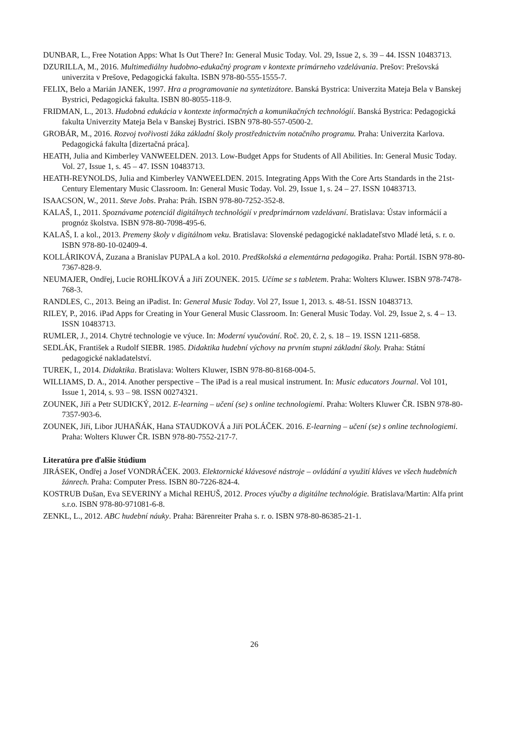DUNBAR, L., Free Notation Apps: What Is Out There? In: General Music Today. Vol. 29, Issue 2, s. 39 – 44. ISSN 10483713.
DZURILLA, M., 2016. Multimediálny hudobno-edukačný program v kontexte primárneho vzdelávania. Prešov: Prešovská univerzita v Prešove, Pedagogická fakulta. ISBN 978-80-555-1555-7.
FELIX, Belo a Marián JANEK, 1997. Hra a programovanie na syntetizátore. Banská Bystrica: Univerzita Mateja Bela v Banskej Bystrici, Pedagogická fakulta. ISBN 80-8055-118-9.
FRIDMAN, L., 2013. Hudobná edukácia v kontexte informačných a komunikačných technológií. Banská Bystrica: Pedagogická fakulta Univerzity Mateja Bela v Banskej Bystrici. ISBN 978-80-557-0500-2.
GROBÁR, M., 2016. Rozvoj tvořivosti žáka základní školy prostřednictvím notačního programu. Praha: Univerzita Karlova. Pedagogická fakulta [dizertačná práca].
HEATH, Julia and Kimberley VANWEELDEN. 2013. Low-Budget Apps for Students of All Abilities. In: General Music Today. Vol. 27, Issue 1, s. 45 – 47. ISSN 10483713.
HEATH-REYNOLDS, Julia and Kimberley VANWEELDEN. 2015. Integrating Apps With the Core Arts Standards in the 21st-Century Elementary Music Classroom. In: General Music Today. Vol. 29, Issue 1, s. 24 – 27. ISSN 10483713.
ISAACSON, W., 2011. Steve Jobs. Praha: Práh. ISBN 978-80-7252-352-8.
KALAŠ, I., 2011. Spoznávame potenciál digitálnych technológií v predprimárnom vzdelávaní. Bratislava: Ústav informácií a prognóz školstva. ISBN 978-80-7098-495-6.
KALAŠ, I. a kol., 2013. Premeny školy v digitálnom veku. Bratislava: Slovenské pedagogické nakladateľstvo Mladé letá, s. r. o. ISBN 978-80-10-02409-4.
KOLLÁRIKOVÁ, Zuzana a Branislav PUPALA a kol. 2010. Predškolská a elementárna pedagogika. Praha: Portál. ISBN 978-80-7367-828-9.
NEUMAJER, Ondřej, Lucie ROHLÍKOVÁ a Jiří ZOUNEK. 2015. Učíme se s tabletem. Praha: Wolters Kluwer. ISBN 978-7478-768-3.
RANDLES, C., 2013. Being an iPadist. In: General Music Today. Vol 27, Issue 1, 2013. s. 48-51. ISSN 10483713.
RILEY, P., 2016. iPad Apps for Creating in Your General Music Classroom. In: General Music Today. Vol. 29, Issue 2, s. 4 – 13. ISSN 10483713.
RUMLER, J., 2014. Chytré technologie ve výuce. In: Moderní vyučování. Roč. 20, č. 2, s. 18 – 19. ISSN 1211-6858.
SEDLÁK, František a Rudolf SIEBR. 1985. Didaktika hudební výchovy na prvním stupni základní školy. Praha: Státní pedagogické nakladatelství.
TUREK, I., 2014. Didaktika. Bratislava: Wolters Kluwer, ISBN 978-80-8168-004-5.
WILLIAMS, D. A., 2014. Another perspective – The iPad is a real musical instrument. In: Music educators Journal. Vol 101, Issue 1, 2014, s. 93 – 98. ISSN 00274321.
ZOUNEK, Jiří a Petr SUDICKÝ, 2012. E-learning – učení (se) s online technologiemi. Praha: Wolters Kluwer ČR. ISBN 978-80-7357-903-6.
ZOUNEK, Jiří, Libor JUHAŇÁK, Hana STAUDKOVÁ a Jiří POLÁČEK. 2016. E-learning – učení (se) s online technologiemi. Praha: Wolters Kluwer ČR. ISBN 978-80-7552-217-7.
Literatúra pre ďalšie štúdium
JIRÁSEK, Ondřej a Josef VONDRÁČEK. 2003. Elektornické klávesové nástroje – ovládání a využití kláves ve všech hudebních žánrech. Praha: Computer Press. ISBN 80-7226-824-4.
KOSTRUB Dušan, Eva SEVERINY a Michal REHUŠ, 2012. Proces výučby a digitálne technológie. Bratislava/Martin: Alfa print s.r.o. ISBN 978-80-971081-6-8.
ZENKL, L., 2012. ABC hudební náuky. Praha: Bärenreiter Praha s. r. o. ISBN 978-80-86385-21-1.
26